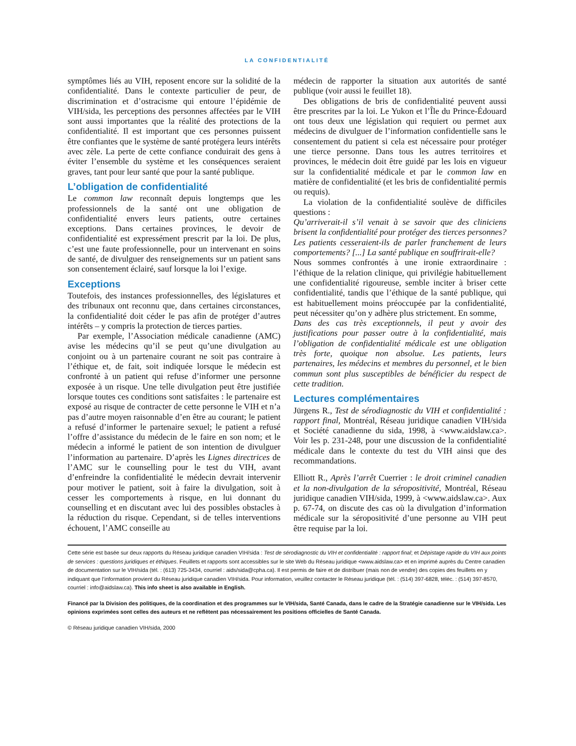LA CONFIDENTIALITÉ
symptômes liés au VIH, reposent encore sur la solidité de la confidentialité. Dans le contexte particulier de peur, de discrimination et d’ostracisme qui entoure l’épidémie de VIH/sida, les perceptions des personnes affectées par le VIH sont aussi importantes que la réalité des protections de la confidentialité. Il est important que ces personnes puissent être confiantes que le système de santé protégera leurs intérêts avec zèle. La perte de cette confiance conduirait des gens à éviter l’ensemble du système et les conséquences seraient graves, tant pour leur santé que pour la santé publique.
L’obligation de confidentialité
Le common law reconnaît depuis longtemps que les professionnels de la santé ont une obligation de confidentialité envers leurs patients, outre certaines exceptions. Dans certaines provinces, le devoir de confidentialité est expressément prescrit par la loi. De plus, c’est une faute professionnelle, pour un intervenant en soins de santé, de divulguer des renseignements sur un patient sans son consentement éclairé, sauf lorsque la loi l’exige.
Exceptions
Toutefois, des instances professionnelles, des législatures et des tribunaux ont reconnu que, dans certaines circonstances, la confidentialité doit céder le pas afin de protéger d’autres intérêts – y compris la protection de tierces parties.
Par exemple, l’Association médicale canadienne (AMC) avise les médecins qu’il se peut qu’une divulgation au conjoint ou à un partenaire courant ne soit pas contraire à l’éthique et, de fait, soit indiquée lorsque le médecin est confronté à un patient qui refuse d’informer une personne exposée à un risque. Une telle divulgation peut être justifiée lorsque toutes ces conditions sont satisfaites : le partenaire est exposé au risque de contracter de cette personne le VIH et n’a pas d’autre moyen raisonnable d’en être au courant; le patient a refusé d’informer le partenaire sexuel; le patient a refusé l’offre d’assistance du médecin de le faire en son nom; et le médecin a informé le patient de son intention de divulguer l’information au partenaire. D’après les Lignes directrices de l’AMC sur le counselling pour le test du VIH, avant d’enfreindre la confidentialité le médecin devrait intervenir pour motiver le patient, soit à faire la divulgation, soit à cesser les comportements à risque, en lui donnant du counselling et en discutant avec lui des possibles obstacles à la réduction du risque. Cependant, si de telles interventions échouent, l’AMC conseille au
médecin de rapporter la situation aux autorités de santé publique (voir aussi le feuillet 18).
Des obligations de bris de confidentialité peuvent aussi être prescrites par la loi. Le Yukon et l’Île du Prince-Édouard ont tous deux une législation qui requiert ou permet aux médecins de divulguer de l’information confidentielle sans le consentement du patient si cela est nécessaire pour protéger une tierce personne. Dans tous les autres territoires et provinces, le médecin doit être guidé par les lois en vigueur sur la confidentialité médicale et par le common law en matière de confidentialité (et les bris de confidentialité permis ou requis).
La violation de la confidentialité soulève de difficiles questions :
Qu’arriverait-il s’il venait à se savoir que des cliniciens brisent la confidentialité pour protéger des tierces personnes? Les patients cesseraient-ils de parler franchement de leurs comportements? [...] La santé publique en souffrirait-elle?
Nous sommes confrontés à une ironie extraordinaire : l’éthique de la relation clinique, qui privilégie habituellement une confidentialité rigoureuse, semble inciter à briser cette confidentialité, tandis que l’éthique de la santé publique, qui est habituellement moins préoccupée par la confidentialité, peut nécessiter qu’on y adhère plus strictement. En somme,
Dans des cas très exceptionnels, il peut y avoir des justifications pour passer outre à la confidentialité, mais l’obligation de confidentialité médicale est une obligation très forte, quoique non absolue. Les patients, leurs partenaires, les médecins et membres du personnel, et le bien commun sont plus susceptibles de bénéficier du respect de cette tradition.
Lectures complémentaires
Jürgens R., Test de sérodiagnostic du VIH et confidentialité : rapport final, Montréal, Réseau juridique canadien VIH/sida et Société canadienne du sida, 1998, à <www.aidslaw.ca>. Voir les p. 231-248, pour une discussion de la confidentialité médicale dans le contexte du test du VIH ainsi que des recommandations.
Elliott R., Après l’arrêt Cuerrier : le droit criminel canadien et la non-divulgation de la séropositivité, Montréal, Réseau juridique canadien VIH/sida, 1999, à <www.aidslaw.ca>. Aux p. 67-74, on discute des cas où la divulgation d’information médicale sur la séropositivité d’une personne au VIH peut être requise par la loi.
Cette série est basée sur deux rapports du Réseau juridique canadien VIH/sida : Test de sérodiagnostic du VIH et confidentialité : rapport final; et Dépistage rapide du VIH aux points de services : questions juridiques et éthiques. Feuillets et rapports sont accessibles sur le site Web du Réseau juridique <www.aidslaw.ca> et en imprimé auprès du Centre canadien de documentation sur le VIH/sida (tél. : (613) 725-3434, courriel : aids/sida@cpha.ca). Il est permis de faire et de distribuer (mais non de vendre) des copies des feuillets en y indiquant que l’information provient du Réseau juridique canadien VIH/sida. Pour information, veuillez contacter le Réseau juridique (tél. : (514) 397-6828, téléc. : (514) 397-8570, courriel : info@aidslaw.ca). This info sheet is also available in English.
Financé par la Division des politiques, de la coordination et des programmes sur le VIH/sida, Santé Canada, dans le cadre de la Stratégie canadienne sur le VIH/sida. Les opinions exprimées sont celles des auteurs et ne reflètent pas nécessairement les positions officielles de Santé Canada.
© Réseau juridique canadien VIH/sida, 2000